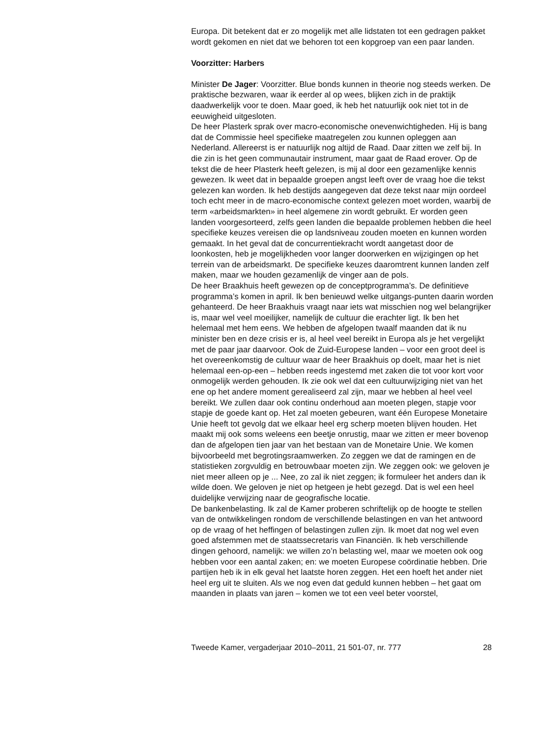Europa. Dit betekent dat er zo mogelijk met alle lidstaten tot een gedragen pakket wordt gekomen en niet dat we behoren tot een kopgroep van een paar landen.
Voorzitter: Harbers
Minister De Jager: Voorzitter. Blue bonds kunnen in theorie nog steeds werken. De praktische bezwaren, waar ik eerder al op wees, blijken zich in de praktijk daadwerkelijk voor te doen. Maar goed, ik heb het natuurlijk ook niet tot in de eeuwigheid uitgesloten.
De heer Plasterk sprak over macro-economische onevenwichtigheden. Hij is bang dat de Commissie heel specifieke maatregelen zou kunnen opleggen aan Nederland. Allereerst is er natuurlijk nog altijd de Raad. Daar zitten we zelf bij. In die zin is het geen communautair instrument, maar gaat de Raad erover. Op de tekst die de heer Plasterk heeft gelezen, is mij al door een gezamenlijke kennis gewezen. Ik weet dat in bepaalde groepen angst leeft over de vraag hoe die tekst gelezen kan worden. Ik heb destijds aangegeven dat deze tekst naar mijn oordeel toch echt meer in de macro-economische context gelezen moet worden, waarbij de term «arbeidsmarkten» in heel algemene zin wordt gebruikt. Er worden geen landen voorgesorteerd, zelfs geen landen die bepaalde problemen hebben die heel specifieke keuzes vereisen die op landsniveau zouden moeten en kunnen worden gemaakt. In het geval dat de concurrentiekracht wordt aangetast door de loonkosten, heb je mogelijkheden voor langer doorwerken en wijzigingen op het terrein van de arbeidsmarkt. De specifieke keuzes daaromtrent kunnen landen zelf maken, maar we houden gezamenlijk de vinger aan de pols.
De heer Braakhuis heeft gewezen op de conceptprogramma’s. De definitieve programma’s komen in april. Ik ben benieuwd welke uitgangs-punten daarin worden gehanteerd. De heer Braakhuis vraagt naar iets wat misschien nog wel belangrijker is, maar wel veel moeilijker, namelijk de cultuur die erachter ligt. Ik ben het helemaal met hem eens. We hebben de afgelopen twaalf maanden dat ik nu minister ben en deze crisis er is, al heel veel bereikt in Europa als je het vergelijkt met de paar jaar daarvoor. Ook de Zuid-Europese landen – voor een groot deel is het overeenkomstig de cultuur waar de heer Braakhuis op doelt, maar het is niet helemaal een-op-een – hebben reeds ingestemd met zaken die tot voor kort voor onmogelijk werden gehouden. Ik zie ook wel dat een cultuurwijziging niet van het ene op het andere moment gerealiseerd zal zijn, maar we hebben al heel veel bereikt. We zullen daar ook continu onderhoud aan moeten plegen, stapje voor stapje de goede kant op. Het zal moeten gebeuren, want één Europese Monetaire Unie heeft tot gevolg dat we elkaar heel erg scherp moeten blijven houden. Het maakt mij ook soms weleens een beetje onrustig, maar we zitten er meer bovenop dan de afgelopen tien jaar van het bestaan van de Monetaire Unie. We komen bijvoorbeeld met begrotingsraamwerken. Zo zeggen we dat de ramingen en de statistieken zorgvuldig en betrouwbaar moeten zijn. We zeggen ook: we geloven je niet meer alleen op je ... Nee, zo zal ik niet zeggen; ik formuleer het anders dan ik wilde doen. We geloven je niet op hetgeen je hebt gezegd. Dat is wel een heel duidelijke verwijzing naar de geografische locatie.
De bankenbelasting. Ik zal de Kamer proberen schriftelijk op de hoogte te stellen van de ontwikkelingen rondom de verschillende belastingen en van het antwoord op de vraag of het heffingen of belastingen zullen zijn. Ik moet dat nog wel even goed afstemmen met de staatssecretaris van Financiën. Ik heb verschillende dingen gehoord, namelijk: we willen zo’n belasting wel, maar we moeten ook oog hebben voor een aantal zaken; en: we moeten Europese coördinatie hebben. Drie partijen heb ik in elk geval het laatste horen zeggen. Het een hoeft het ander niet heel erg uit te sluiten. Als we nog even dat geduld kunnen hebben – het gaat om maanden in plaats van jaren – komen we tot een veel beter voorstel,
Tweede Kamer, vergaderjaar 2010–2011, 21 501-07, nr. 777 28